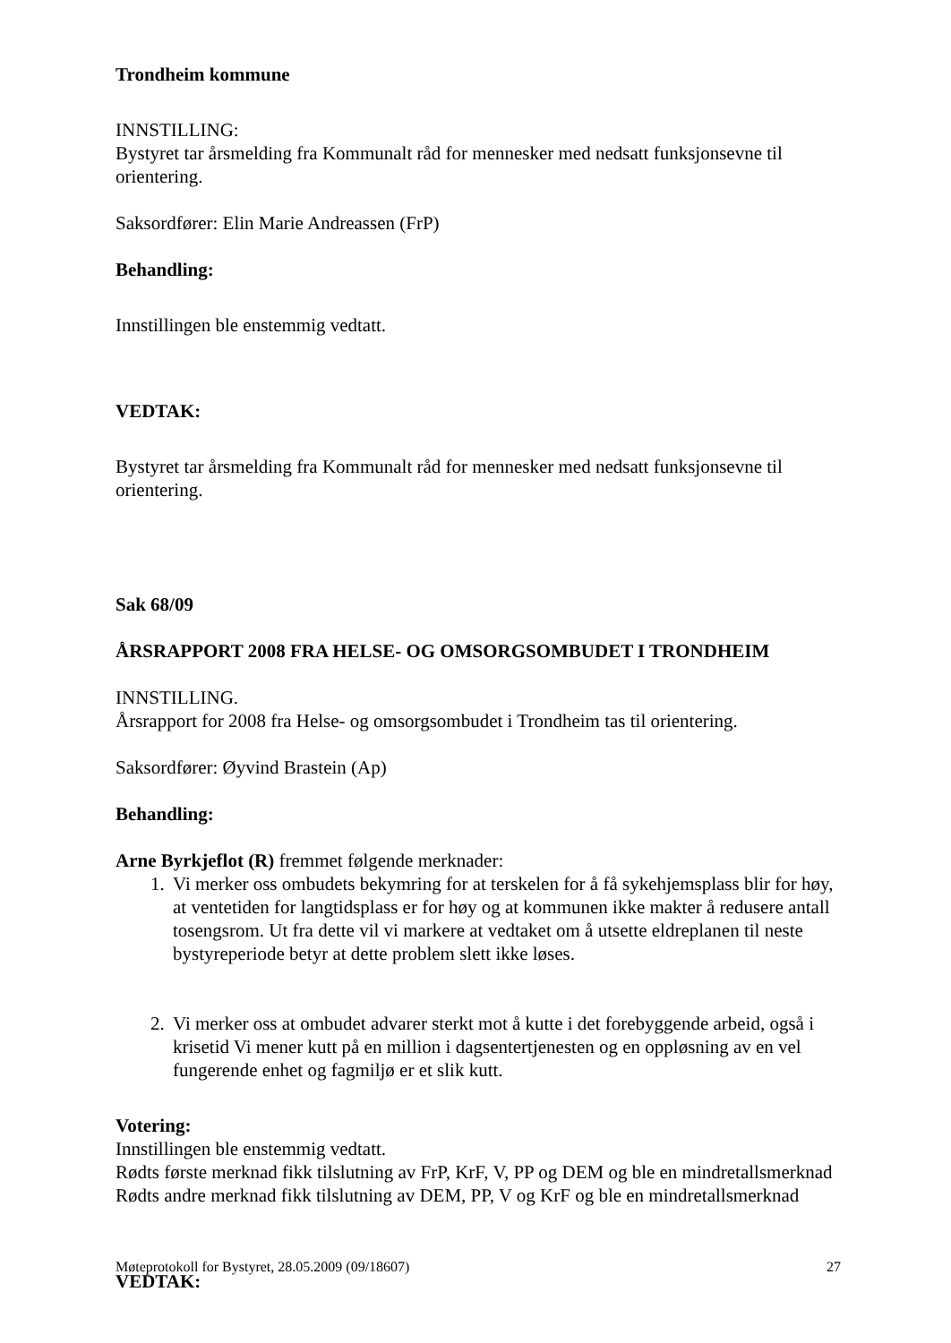Trondheim kommune
INNSTILLING:
Bystyret tar årsmelding fra Kommunalt råd for mennesker med nedsatt funksjonsevne til orientering.
Saksordfører: Elin Marie Andreassen (FrP)
Behandling:
Innstillingen ble enstemmig vedtatt.
VEDTAK:
Bystyret tar årsmelding fra Kommunalt råd for mennesker med nedsatt funksjonsevne til orientering.
Sak 68/09
ÅRSRAPPORT 2008 FRA HELSE- OG OMSORGSOMBUDET I TRONDHEIM
INNSTILLING.
Årsrapport for 2008 fra Helse- og omsorgsombudet i Trondheim tas til orientering.
Saksordfører: Øyvind Brastein (Ap)
Behandling:
Arne Byrkjeflot (R) fremmet følgende merknader:
1. Vi merker oss ombudets bekymring for at terskelen for å få sykehjemsplass blir for høy, at ventetiden for langtidsplass er for høy og at kommunen ikke makter å redusere antall tosengsrom. Ut fra dette vil vi markere at vedtaket om å utsette eldreplanen til neste bystyreperiode betyr at dette problem slett ikke løses.
2. Vi merker oss at ombudet advarer sterkt mot å kutte i det forebyggende arbeid, også i krisetid Vi mener kutt på en million i dagsentertjenesten og en oppløsning av en vel fungerende enhet og fagmiljø er et slik kutt.
Votering:
Innstillingen ble enstemmig vedtatt.
Rødts første merknad fikk tilslutning av FrP, KrF, V, PP og DEM og ble en mindretallsmerknad
Rødts andre merknad fikk tilslutning av DEM, PP, V og KrF og ble en mindretallsmerknad
VEDTAK:
Møteprotokoll for Bystyret, 28.05.2009 (09/18607) 27